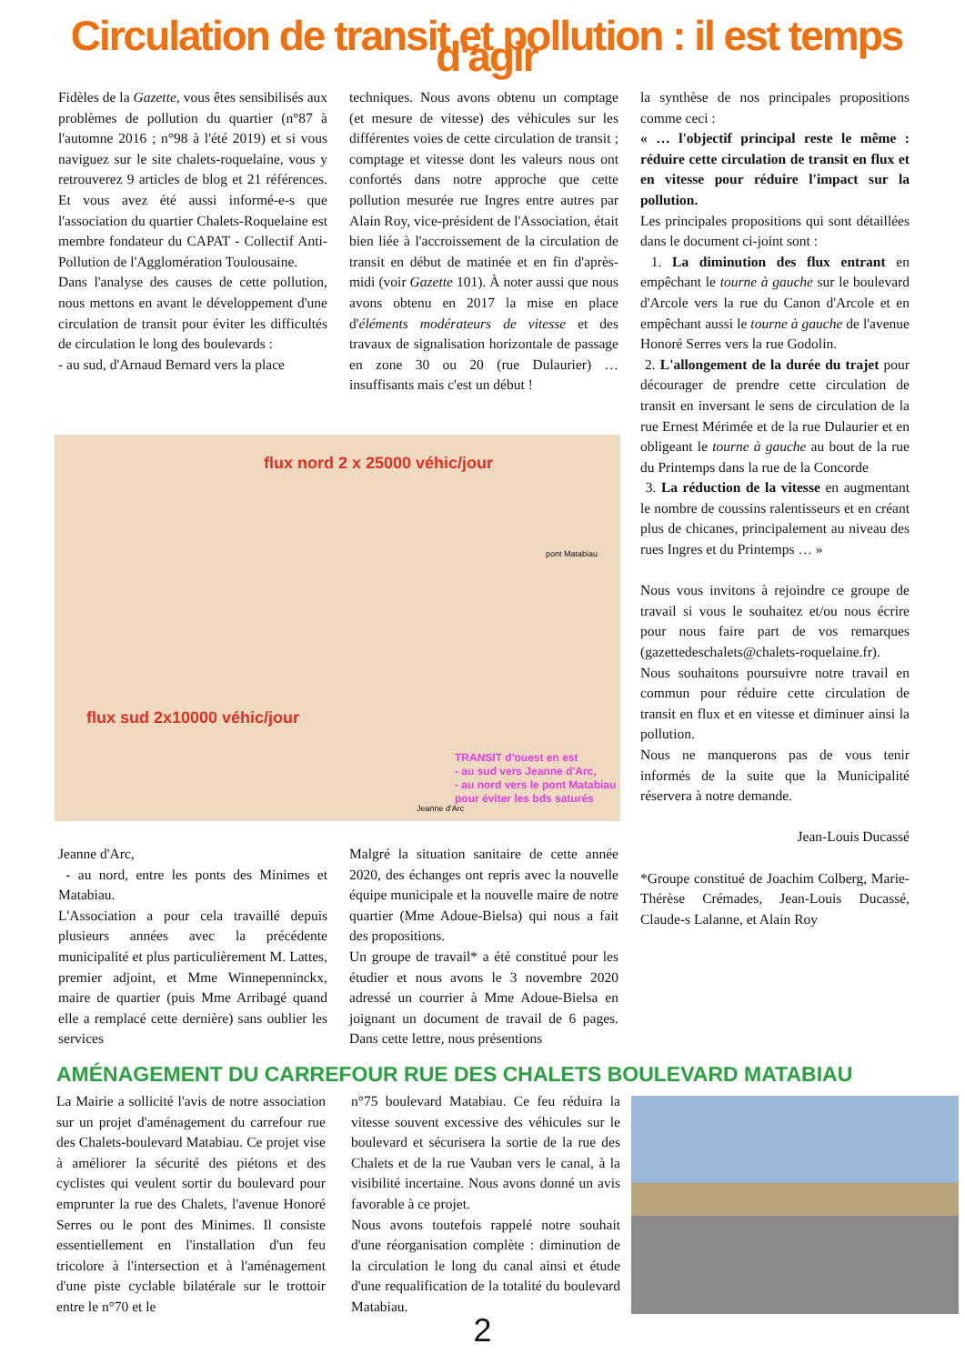Circulation de transit et pollution : il est temps d'agir
Fidèles de la Gazette, vous êtes sensibilisés aux problèmes de pollution du quartier (n°87 à l'automne 2016 ; n°98 à l'été 2019) et si vous naviguez sur le site chalets-roquelaine, vous y retrouverez 9 articles de blog et 21 références. Et vous avez été aussi informé-e-s que l'association du quartier Chalets-Roquelaine est membre fondateur du CAPAT - Collectif Anti-Pollution de l'Agglomération Toulousaine.
Dans l'analyse des causes de cette pollution, nous mettons en avant le développement d'une circulation de transit pour éviter les difficultés de circulation le long des boulevards :
- au sud, d'Arnaud Bernard vers la place
techniques. Nous avons obtenu un comptage (et mesure de vitesse) des véhicules sur les différentes voies de cette circulation de transit ; comptage et vitesse dont les valeurs nous ont confortés dans notre approche que cette pollution mesurée rue Ingres entre autres par Alain Roy, vice-président de l'Association, était bien liée à l'accroissement de la circulation de transit en début de matinée et en fin d'après-midi (voir Gazette 101). À noter aussi que nous avons obtenu en 2017 la mise en place d'éléments modérateurs de vitesse et des travaux de signalisation horizontale de passage en zone 30 ou 20 (rue Dulaurier) … insuffisants mais c'est un début !
flux nord 2 x 25000 véhic/jour
flux sud 2x10000 véhic/jour
TRANSIT d'ouest en est
- au sud vers Jeanne d'Arc,
- au nord vers le pont Matabiau
pour éviter les bds saturés
pont Matabiau
Jeanne d'Arc
Jeanne d'Arc,
- au nord, entre les ponts des Minimes et Matabiau.
L'Association a pour cela travaillé depuis plusieurs années avec la précédente municipalité et plus particulièrement M. Lattes, premier adjoint, et Mme Winnepenninckx, maire de quartier (puis Mme Arribagé quand elle a remplacé cette dernière) sans oublier les services
Malgré la situation sanitaire de cette année 2020, des échanges ont repris avec la nouvelle équipe municipale et la nouvelle maire de notre quartier (Mme Adoue-Bielsa) qui nous a fait des propositions.
Un groupe de travail* a été constitué pour les étudier et nous avons le 3 novembre 2020 adressé un courrier à Mme Adoue-Bielsa en joignant un document de travail de 6 pages. Dans cette lettre, nous présentions
la synthèse de nos principales propositions comme ceci :
« … l'objectif principal reste le même : réduire cette circulation de transit en flux et en vitesse pour réduire l'impact sur la pollution.
Les principales propositions qui sont détaillées dans le document ci-joint sont :
1. La diminution des flux entrant en empêchant le tourne à gauche sur le boulevard d'Arcole vers la rue du Canon d'Arcole et en empêchant aussi le tourne à gauche de l'avenue Honoré Serres vers la rue Godolin.
2. L'allongement de la durée du trajet pour décourager de prendre cette circulation de transit en inversant le sens de circulation de la rue Ernest Mérimée et de la rue Dulaurier et en obligeant le tourne à gauche au bout de la rue du Printemps dans la rue de la Concorde
3. La réduction de la vitesse en augmentant le nombre de coussins ralentisseurs et en créant plus de chicanes, principalement au niveau des rues Ingres et du Printemps … »
Nous vous invitons à rejoindre ce groupe de travail si vous le souhaitez et/ou nous écrire pour nous faire part de vos remarques (gazettedeschalets@chalets-roquelaine.fr).
Nous souhaitons poursuivre notre travail en commun pour réduire cette circulation de transit en flux et en vitesse et diminuer ainsi la pollution.
Nous ne manquerons pas de vous tenir informés de la suite que la Municipalité réservera à notre demande.
Jean-Louis Ducassé
*Groupe constitué de Joachim Colberg, Marie-Thérèse Crémades, Jean-Louis Ducassé, Claude-s Lalanne, et Alain Roy
AMÉNAGEMENT DU CARREFOUR RUE DES CHALETS BOULEVARD MATABIAU
La Mairie a sollicité l'avis de notre association sur un projet d'aménagement du carrefour rue des Chalets-boulevard Matabiau. Ce projet vise à améliorer la sécurité des piétons et des cyclistes qui veulent sortir du boulevard pour emprunter la rue des Chalets, l'avenue Honoré Serres ou le pont des Minimes. Il consiste essentiellement en l'installation d'un feu tricolore à l'intersection et à l'aménagement d'une piste cyclable bilatérale sur le trottoir entre le n°70 et le
n°75 boulevard Matabiau. Ce feu réduira la vitesse souvent excessive des véhicules sur le boulevard et sécurisera la sortie de la rue des Chalets et de la rue Vauban vers le canal, à la visibilité incertaine. Nous avons donné un avis favorable à ce projet.
Nous avons toutefois rappelé notre souhait d'une réorganisation complète : diminution de la circulation le long du canal ainsi et étude d'une requalification de la totalité du boulevard Matabiau.
2